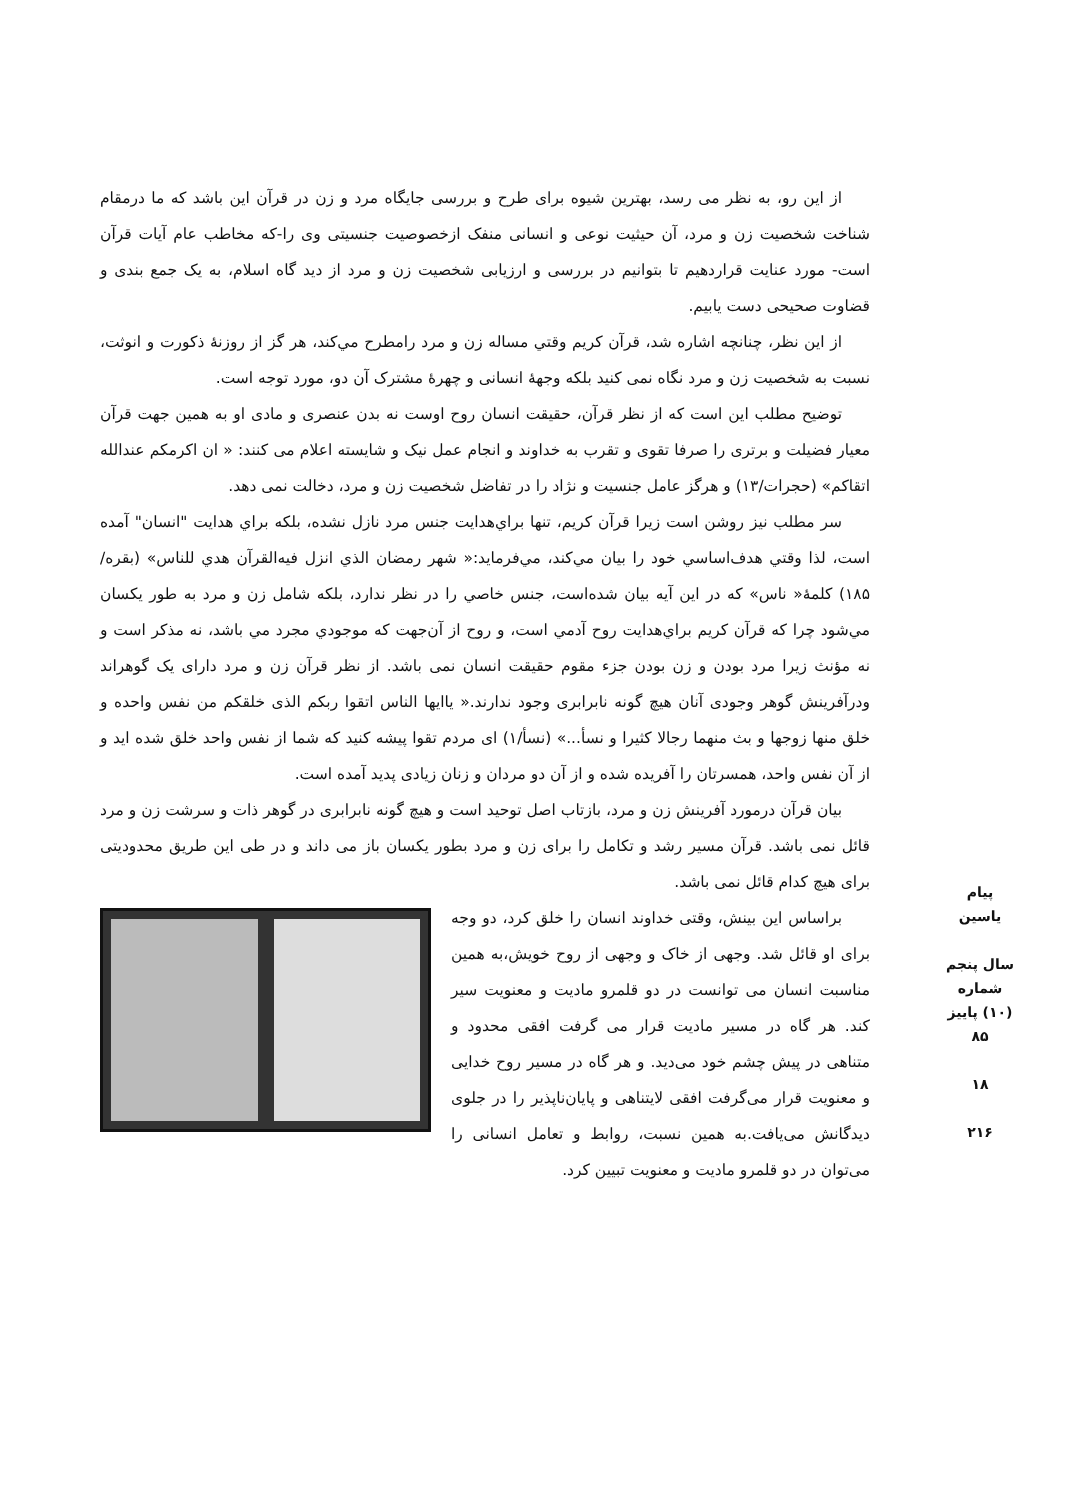از این رو، به نظر می رسد، بهترین شیوه برای طرح و بررسی جایگاه مرد و زن در قرآن این باشد که ما درمقام شناخت شخصیت زن و مرد، آن حیثیت نوعی و انسانی منفک ازخصوصیت جنسیتی وی را-که مخاطب عام آیات قرآن است- مورد عنایت قراردهیم تا بتوانیم در بررسی و ارزیابی شخصیت زن و مرد از دید گاه اسلام، به یک جمع بندی و قضاوت صحیحی دست یابیم.
از این نظر، چنانچه اشاره شد، قرآن کریم وقتي مساله زن و مرد رامطرح مي‌کند، هر گز از روزنهٔ ذکورت و انوثت، نسبت به شخصیت زن و مرد نگاه نمی کنید بلکه وجهۀ انسانی و چهرهٔ مشترک آن دو، مورد توجه است.
توضیح مطلب این است که از نظر قرآن، حقیقت انسان روح اوست نه بدن عنصری و مادی او به همین جهت قرآن معیار فضیلت و برتری را صرفا تقوی و تقرب به خداوند و انجام عمل نیک و شایسته اعلام می کنند: « ان اکرمکم عندالله اتقاکم» (حجرات/۱۳) و هرگز عامل جنسیت و نژاد را در تفاضل شخصیت زن و مرد، دخالت نمی دهد.
سر مطلب نیز روشن است زیرا قرآن کریم، تنها براي‌هدایت جنس مرد نازل نشده، بلکه براي هدایت "انسان" آمده است، لذا وقتي هدف‌اساسي خود را بیان مي‌کند، مي‌فرماید:« شهر رمضان الذي انزل فیه‌القرآن هدي للناس» (بقره/۱۸۵) کلمۀ« ناس» که در این آیه بیان شده‌است، جنس خاصي را در نظر ندارد، بلکه شامل زن و مرد به طور یکسان مي‌شود چرا که قرآن کریم براي‌هدایت روح آدمي است، و روح از آن‌جهت که موجودي مجرد مي باشد، نه مذکر است و نه مؤنث زیرا مرد بودن و زن بودن جزء مقوم حقیقت انسان نمی باشد. از نظر قرآن زن و مرد دارای یک گوهراند ودرآفرینش گوهر وجودی آنان هیچ گونه نابرابری وجود ندارند.« یاایها الناس اتقوا ربکم الذی خلقکم من نفس واحده و خلق منها زوجها و بث منهما رجالا کثیرا و نسأ...» (نسأ/۱) ای مردم تقوا پیشه کنید که شما از نفس واحد خلق شده اید و از آن نفس واحد، همسرتان را آفریده شده و از آن دو مردان و زنان زیادی پدید آمده است.
بیان قرآن درمورد آفرینش زن و مرد، بازتاب اصل توحید است و هیچ گونه نابرابری در گوهر ذات و سرشت زن و مرد قائل نمی باشد. قرآن مسیر رشد و تکامل را برای زن و مرد بطور یکسان باز می داند و در طی این طریق محدودیتی برای هیچ کدام قائل نمی باشد.
براساس این بینش، وقتی خداوند انسان را خلق کرد، دو وجه برای او قائل شد. وجهی از خاک و وجهی از روح خویش،به همین مناسبت انسان می توانست در دو قلمرو مادیت و معنویت سیر کند. هر گاه در مسیر مادیت قرار می گرفت افقی محدود و متناهی در پیش چشم خود می‌دید. و هر گاه در مسیر روح خدایی و معنویت قرار می‌گرفت افقی لایتناهی و پایان‌ناپذیر را در جلوی دیدگانش می‌یافت.به همین نسبت، روابط و تعامل انسانی را می‌توان در دو قلمرو مادیت و معنویت تبیین کرد.
پیام یاسین
سال پنجم شماره (۱۰) پاییز ۸۵
۱۸
۲۱۶